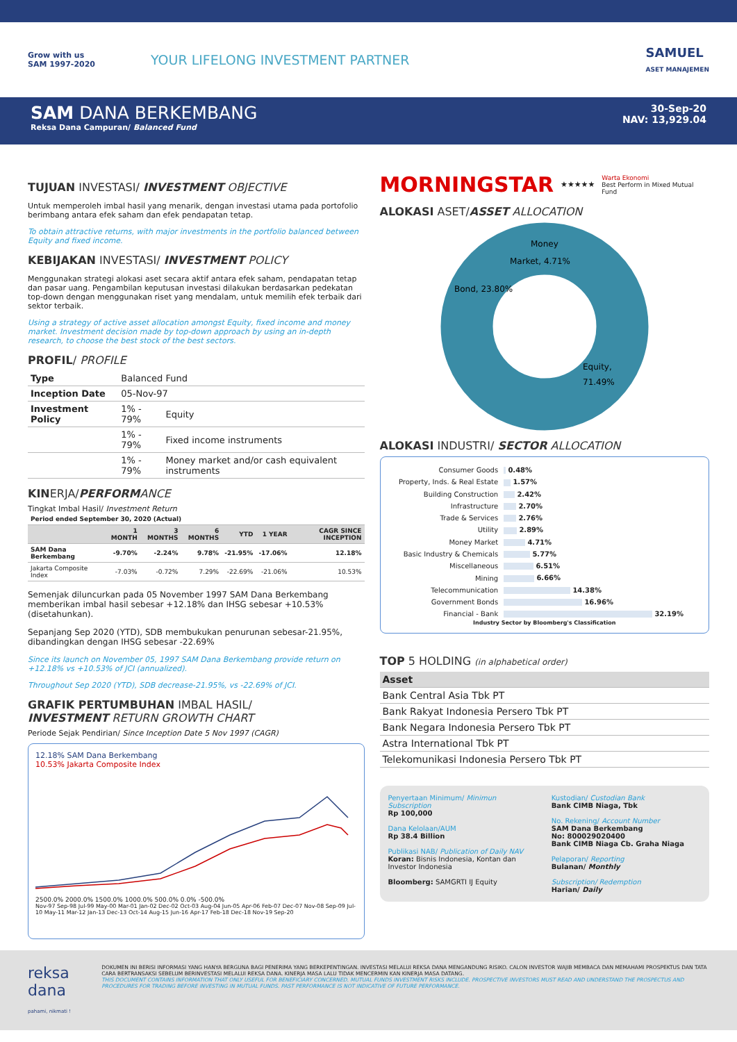Grow with us
SAM 1997-2020
YOUR LIFELONG INVESTMENT PARTNER
SAMUEL
ASET MANAJEMEN
SAM DANA BERKEMBANG
Reksa Dana Campuran/ Balanced Fund
30-Sep-20
NAV: 13,929.04
TUJUAN INVESTASI/ INVESTMENT OBJECTIVE
Untuk memperoleh imbal hasil yang menarik, dengan investasi utama pada portofolio berimbang antara efek saham dan efek pendapatan tetap.
To obtain attractive returns, with major investments in the portfolio balanced between Equity and fixed income.
KEBIJAKAN INVESTASI/ INVESTMENT POLICY
Menggunakan strategi alokasi aset secara aktif antara efek saham, pendapatan tetap dan pasar uang. Pengambilan keputusan investasi dilakukan berdasarkan pedekatan top-down dengan menggunakan riset yang mendalam, untuk memilih efek terbaik dari sektor terbaik.
Using a strategy of active asset allocation amongst Equity, fixed income and money market. Investment decision made by top-down approach by using an in-depth research, to choose the best stock of the best sectors.
PROFIL/ PROFILE
| Type | Balanced Fund | |
| Inception Date | 05-Nov-97 | |
| Investment Policy | 1% - 79% | Equity |
| | 1% - 79% | Fixed income instruments |
| | 1% - 79% | Money market and/or cash equivalent instruments |
KINERJA/PERFORMANCE
Tingkat Imbal Hasil/ Investment Return
| Period ended September 30, 2020 (Actual) | | | | | | |
| | 1 MONTH | 3 MONTHS | 6 MONTHS | YTD | 1 YEAR | CAGR SINCE INCEPTION |
| SAM Dana Berkembang | -9.70% | -2.24% | 9.78% | -21.95% | -17.06% | 12.18% |
| Jakarta Composite Index | -7.03% | -0.72% | 7.29% | -22.69% | -21.06% | 10.53% |
Semenjak diluncurkan pada 05 November 1997 SAM Dana Berkembang memberikan imbal hasil sebesar +12.18% dan IHSG sebesar +10.53% (disetahunkan).
Sepanjang Sep 2020 (YTD), SDB membukukan penurunan sebesar-21.95%, dibandingkan dengan IHSG sebesar -22.69%
Since its launch on November 05, 1997 SAM Dana Berkembang provide return on +12.18% vs +10.53% of JCI (annualized).
Throughout Sep 2020 (YTD), SDB decrease-21.95%, vs -22.69% of JCI.
GRAFIK PERTUMBUHAN IMBAL HASIL/
INVESTMENT RETURN GROWTH CHART
Periode Sejak Pendirian/ Since Inception Date 5 Nov 1997 (CAGR)
12.18% SAM Dana Berkembang
10.53% Jakarta Composite Index
2500.0% 2000.0% 1500.0% 1000.0% 500.0% 0.0% -500.0%
Nov-97 Sep-98 Jul-99 May-00 Mar-01 Jan-02 Dec-02 Oct-03 Aug-04 Jun-05 Apr-06 Feb-07 Dec-07 Nov-08 Sep-09 Jul-10 May-11 Mar-12 Jan-13 Dec-13 Oct-14 Aug-15 Jun-16 Apr-17 Feb-18 Dec-18 Nov-19 Sep-20
MORNINGSTAR ★★★★★ Warta Ekonomi
Best Perform in Mixed Mutual Fund
ALOKASI ASET/ASSET ALLOCATION
Money
Market, 4.71%
Bond, 23.80%
Equity,
71.49%
ALOKASI INDUSTRI/ SECTOR ALLOCATION
| Consumer Goods | 0.48% |
| Property, Inds. & Real Estate | 1.57% |
| Building Construction | 2.42% |
| Infrastructure | 2.70% |
| Trade & Services | 2.76% |
| Utility | 2.89% |
| Money Market | 4.71% |
| Basic Industry & Chemicals | 5.77% |
| Miscellaneous | 6.51% |
| Mining | 6.66% |
| Telecommunication | 14.38% |
| Government Bonds | 16.96% |
| Financial - Bank | 32.19% |
Industry Sector by Bloomberg's Classification
TOP 5 HOLDING (in alphabetical order)
| Asset |
| --- |
| Bank Central Asia Tbk PT |
| Bank Rakyat Indonesia Persero Tbk PT |
| Bank Negara Indonesia Persero Tbk PT |
| Astra International Tbk PT |
| Telekomunikasi Indonesia Persero Tbk PT |
Penyertaan Minimum/ Minimun Subscription
Rp 100,000
Dana Kelolaan/AUM
Rp 38.4 Billion
Publikasi NAB/ Publication of Daily NAV
Koran: Bisnis Indonesia, Kontan dan Investor Indonesia
Bloomberg: SAMGRTI IJ Equity
Kustodian/ Custodian Bank
Bank CIMB Niaga, Tbk
No. Rekening/ Account Number
SAM Dana Berkembang
No: 800029020400
Bank CIMB Niaga Cb. Graha Niaga
Pelaporan/ Reporting
Bulanan/ Monthly
Subscription/ Redemption
Harian/ Daily
reksa dana
pahami, nikmati !
DOKUMEN INI BERISI INFORMASI YANG HANYA BERGUNA BAGI PENERIMA YANG BERKEPENTINGAN. INVESTASI MELALUI REKSA DANA MENGANDUNG RISIKO. CALON INVESTOR WAJIB MEMBACA DAN MEMAHAMI PROSPEKTUS DAN TATA CARA BERTRANSAKSI SEBELUM BERINVESTASI MELALUI REKSA DANA. KINERJA MASA LALU TIDAK MENCERMIN KAN KINERJA MASA DATANG.
THIS DOCUMENT CONTAINS INFORMATION THAT ONLY USEFUL FOR BENEFICIARY CONCERNED. MUTUAL FUNDS INVESTMENT RISKS INCLUDE. PROSPECTIVE INVESTORS MUST READ AND UNDERSTAND THE PROSPECTUS AND PROCEDURES FOR TRADING BEFORE INVESTING IN MUTUAL FUNDS. PAST PERFORMANCE IS NOT INDICATIVE OF FUTURE PERFORMANCE.